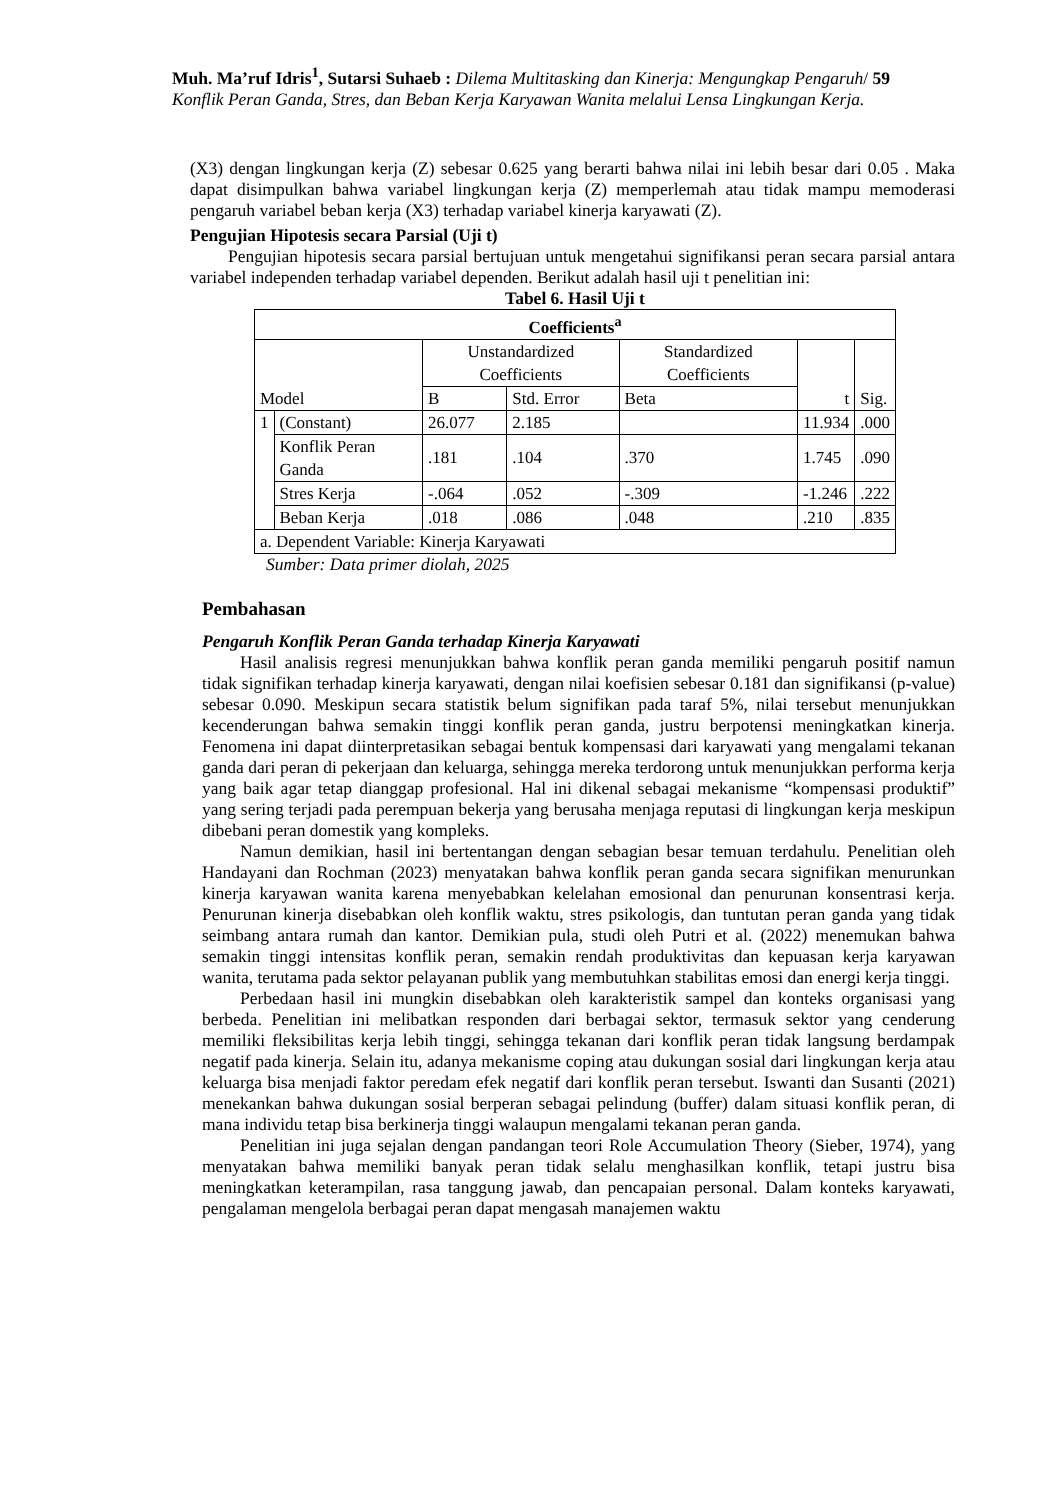Muh. Ma’ruf Idris<sup>1</sup>, Sutarsi Suhaeb : Dilema Multitasking dan Kinerja: Mengungkap Pengaruh/ 59
Konflik Peran Ganda, Stres, dan Beban Kerja Karyawan Wanita melalui Lensa Lingkungan Kerja.
(X3) dengan lingkungan kerja (Z) sebesar 0.625 yang berarti bahwa nilai ini lebih besar dari 0.05 . Maka dapat disimpulkan bahwa variabel lingkungan kerja (Z) memperlemah atau tidak mampu memoderasi pengaruh variabel beban kerja (X3) terhadap variabel kinerja karyawati (Z).
Pengujian Hipotesis secara Parsial (Uji t)
Pengujian hipotesis secara parsial bertujuan untuk mengetahui signifikansi peran secara parsial antara variabel independen terhadap variabel dependen. Berikut adalah hasil uji t penelitian ini:
Tabel 6. Hasil Uji t
| Coefficients<sup>a</sup> | | | | | | |
| --- | --- | --- | --- | --- | --- | --- |
| Model | | Unstandardized Coefficients | | Standardized Coefficients | t | Sig. |
| | | B | Std. Error | Beta | | |
| 1 | (Constant) | 26.077 | 2.185 | | 11.934 | .000 |
| | Konflik Peran Ganda | .181 | .104 | .370 | 1.745 | .090 |
| | Stres Kerja | -.064 | .052 | -.309 | -1.246 | .222 |
| | Beban Kerja | .018 | .086 | .048 | .210 | .835 |
| a. Dependent Variable: Kinerja Karyawati | | | | | | |
Sumber: Data primer diolah, 2025
Pembahasan
Pengaruh Konflik Peran Ganda terhadap Kinerja Karyawati
Hasil analisis regresi menunjukkan bahwa konflik peran ganda memiliki pengaruh positif namun tidak signifikan terhadap kinerja karyawati, dengan nilai koefisien sebesar 0.181 dan signifikansi (p-value) sebesar 0.090. Meskipun secara statistik belum signifikan pada taraf 5%, nilai tersebut menunjukkan kecenderungan bahwa semakin tinggi konflik peran ganda, justru berpotensi meningkatkan kinerja. Fenomena ini dapat diinterpretasikan sebagai bentuk kompensasi dari karyawati yang mengalami tekanan ganda dari peran di pekerjaan dan keluarga, sehingga mereka terdorong untuk menunjukkan performa kerja yang baik agar tetap dianggap profesional. Hal ini dikenal sebagai mekanisme “kompensasi produktif” yang sering terjadi pada perempuan bekerja yang berusaha menjaga reputasi di lingkungan kerja meskipun dibebani peran domestik yang kompleks.
Namun demikian, hasil ini bertentangan dengan sebagian besar temuan terdahulu. Penelitian oleh Handayani dan Rochman (2023) menyatakan bahwa konflik peran ganda secara signifikan menurunkan kinerja karyawan wanita karena menyebabkan kelelahan emosional dan penurunan konsentrasi kerja. Penurunan kinerja disebabkan oleh konflik waktu, stres psikologis, dan tuntutan peran ganda yang tidak seimbang antara rumah dan kantor. Demikian pula, studi oleh Putri et al. (2022) menemukan bahwa semakin tinggi intensitas konflik peran, semakin rendah produktivitas dan kepuasan kerja karyawan wanita, terutama pada sektor pelayanan publik yang membutuhkan stabilitas emosi dan energi kerja tinggi.
Perbedaan hasil ini mungkin disebabkan oleh karakteristik sampel dan konteks organisasi yang berbeda. Penelitian ini melibatkan responden dari berbagai sektor, termasuk sektor yang cenderung memiliki fleksibilitas kerja lebih tinggi, sehingga tekanan dari konflik peran tidak langsung berdampak negatif pada kinerja. Selain itu, adanya mekanisme coping atau dukungan sosial dari lingkungan kerja atau keluarga bisa menjadi faktor peredam efek negatif dari konflik peran tersebut. Iswanti dan Susanti (2021) menekankan bahwa dukungan sosial berperan sebagai pelindung (buffer) dalam situasi konflik peran, di mana individu tetap bisa berkinerja tinggi walaupun mengalami tekanan peran ganda.
Penelitian ini juga sejalan dengan pandangan teori Role Accumulation Theory (Sieber, 1974), yang menyatakan bahwa memiliki banyak peran tidak selalu menghasilkan konflik, tetapi justru bisa meningkatkan keterampilan, rasa tanggung jawab, dan pencapaian personal. Dalam konteks karyawati, pengalaman mengelola berbagai peran dapat mengasah manajemen waktu